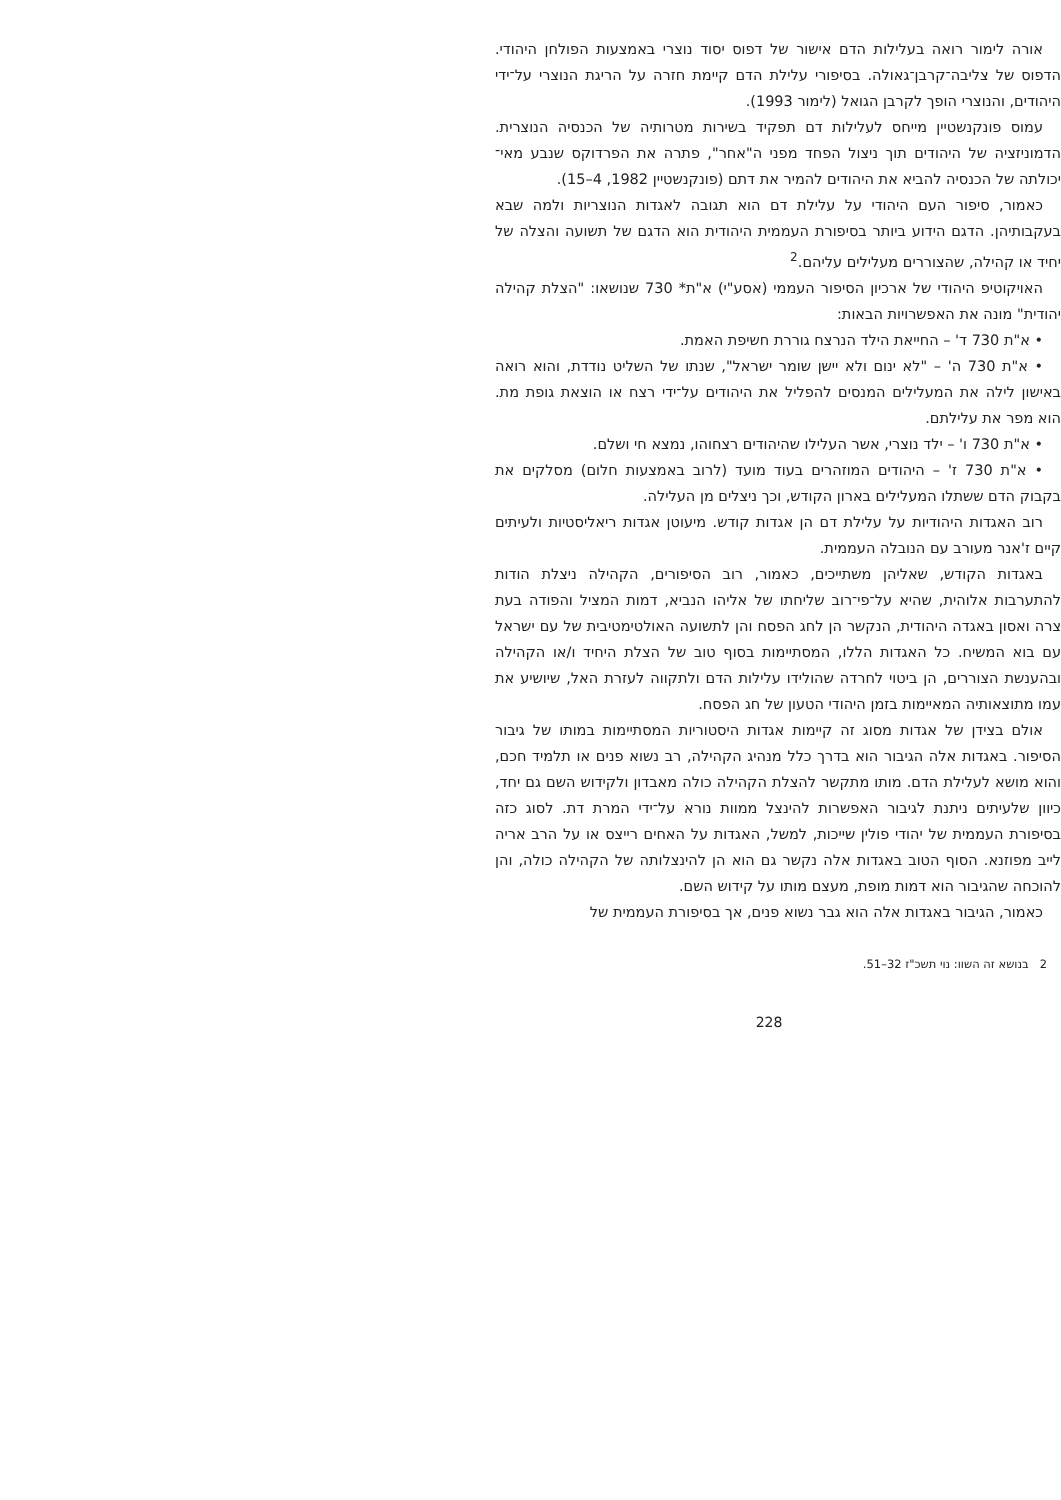אורה לימור רואה בעלילות הדם אישור של דפוס יסוד נוצרי באמצעות הפולחן היהודי. הדפוס של צליבה־קרבן־גאולה. בסיפורי עלילת הדם קיימת חזרה על הריגת הנוצרי על־ידי היהודים, והנוצרי הופך לקרבן הגואל (לימור 1993).
עמוס פונקנשטיין מייחס לעלילות דם תפקיד בשירות מטרותיה של הכנסיה הנוצרית. הדמוניזציה של היהודים תוך ניצול הפחד מפני ה"אחר", פתרה את הפרדוקס שנבע מאי־יכולתה של הכנסיה להביא את היהודים להמיר את דתם (פונקנשטיין 1982, 4–15).
כאמור, סיפור העם היהודי על עלילת דם הוא תגובה לאגדות הנוצריות ולמה שבא בעקבותיהן. הדגם הידוע ביותר בסיפורת העממית היהודית הוא הדגם של תשועה והצלה של יחיד או קהילה, שהצוררים מעלילים עליהם.<sup>2</sup>
האויקוטיפ היהודי של ארכיון הסיפור העממי (אסע"י) א"ת* 730 שנושאו: "הצלת קהילה יהודית" מונה את האפשרויות הבאות:
• א"ת 730 ד' – החייאת הילד הנרצח גוררת חשיפת האמת.
• א"ת 730 ה' – "לא ינום ולא יישן שומר ישראל", שנתו של השליט נודדת, והוא רואה באישון לילה את המעלילים המנסים להפליל את היהודים על־ידי רצח או הוצאת גופת מת. הוא מפר את עלילתם.
• א"ת 730 ו' – ילד נוצרי, אשר העלילו שהיהודים רצחוהו, נמצא חי ושלם.
• א"ת 730 ז' – היהודים המוזהרים בעוד מועד (לרוב באמצעות חלום) מסלקים את בקבוק הדם ששתלו המעלילים בארון הקודש, וכך ניצלים מן העלילה.
רוב האגדות היהודיות על עלילת דם הן אגדות קודש. מיעוטן אגדות ריאליסטיות ולעיתים קיים ז'אנר מעורב עם הנובלה העממית.
באגדות הקודש, שאליהן משתייכים, כאמור, רוב הסיפורים, הקהילה ניצלת הודות להתערבות אלוהית, שהיא על־פי־רוב שליחתו של אליהו הנביא, דמות המציל והפודה בעת צרה ואסון באגדה היהודית, הנקשר הן לחג הפסח והן לתשועה האולטימטיבית של עם ישראל עם בוא המשיח. כל האגדות הללו, המסתיימות בסוף טוב של הצלת היחיד ו/או הקהילה ובהענשת הצוררים, הן ביטוי לחרדה שהולידו עלילות הדם ולתקווה לעזרת האל, שיושיע את עמו מתוצאותיה המאיימות בזמן היהודי הטעון של חג הפסח.
אולם בצידן של אגדות מסוג זה קיימות אגדות היסטוריות המסתיימות במותו של גיבור הסיפור. באגדות אלה הגיבור הוא בדרך כלל מנהיג הקהילה, רב נשוא פנים או תלמיד חכם, והוא מושא לעלילת הדם. מותו מתקשר להצלת הקהילה כולה מאבדון ולקידוש השם גם יחד, כיוון שלעיתים ניתנת לגיבור האפשרות להינצל ממוות נורא על־ידי המרת דת. לסוג כזה בסיפורת העממית של יהודי פולין שייכות, למשל, האגדות על האחים רייצס או על הרב אריה לייב מפוזנא. הסוף הטוב באגדות אלה נקשר גם הוא הן להינצלותה של הקהילה כולה, והן להוכחה שהגיבור הוא דמות מופת, מעצם מותו על קידוש השם.
כאמור, הגיבור באגדות אלה הוא גבר נשוא פנים, אך בסיפורת העממית של
2 בנושא זה השוו: נוי תשכ"ז 32–51.
228